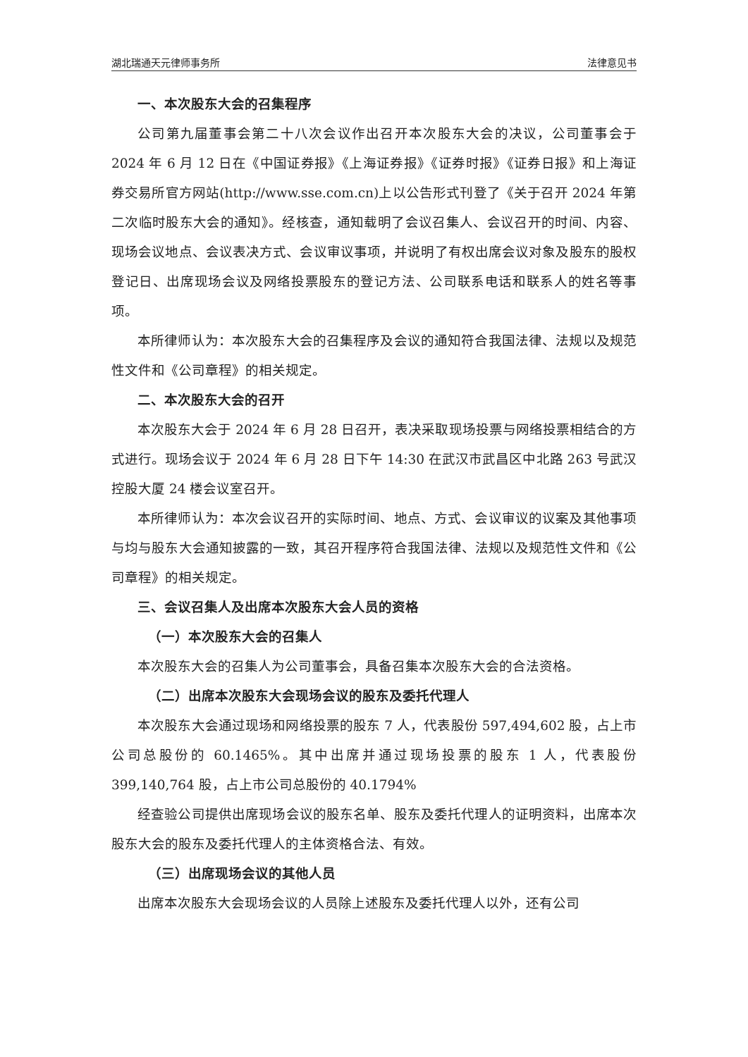湖北瑞通天元律师事务所 法律意见书
一、本次股东大会的召集程序
公司第九届董事会第二十八次会议作出召开本次股东大会的决议，公司董事会于 2024 年 6 月 12 日在《中国证券报》《上海证券报》《证券时报》《证券日报》和上海证券交易所官方网站(http://www.sse.com.cn)上以公告形式刊登了《关于召开 2024 年第二次临时股东大会的通知》。经核查，通知载明了会议召集人、会议召开的时间、内容、现场会议地点、会议表决方式、会议审议事项，并说明了有权出席会议对象及股东的股权登记日、出席现场会议及网络投票股东的登记方法、公司联系电话和联系人的姓名等事项。
本所律师认为：本次股东大会的召集程序及会议的通知符合我国法律、法规以及规范性文件和《公司章程》的相关规定。
二、本次股东大会的召开
本次股东大会于 2024 年 6 月 28 日召开，表决采取现场投票与网络投票相结合的方式进行。现场会议于 2024 年 6 月 28 日下午 14:30 在武汉市武昌区中北路 263 号武汉控股大厦 24 楼会议室召开。
本所律师认为：本次会议召开的实际时间、地点、方式、会议审议的议案及其他事项与均与股东大会通知披露的一致，其召开程序符合我国法律、法规以及规范性文件和《公司章程》的相关规定。
三、会议召集人及出席本次股东大会人员的资格
（一）本次股东大会的召集人
本次股东大会的召集人为公司董事会，具备召集本次股东大会的合法资格。
（二）出席本次股东大会现场会议的股东及委托代理人
本次股东大会通过现场和网络投票的股东 7 人，代表股份 597,494,602 股，占上市公司总股份的 60.1465%。其中出席并通过现场投票的股东 1 人，代表股份 399,140,764 股，占上市公司总股份的 40.1794%
经查验公司提供出席现场会议的股东名单、股东及委托代理人的证明资料，出席本次股东大会的股东及委托代理人的主体资格合法、有效。
（三）出席现场会议的其他人员
出席本次股东大会现场会议的人员除上述股东及委托代理人以外，还有公司